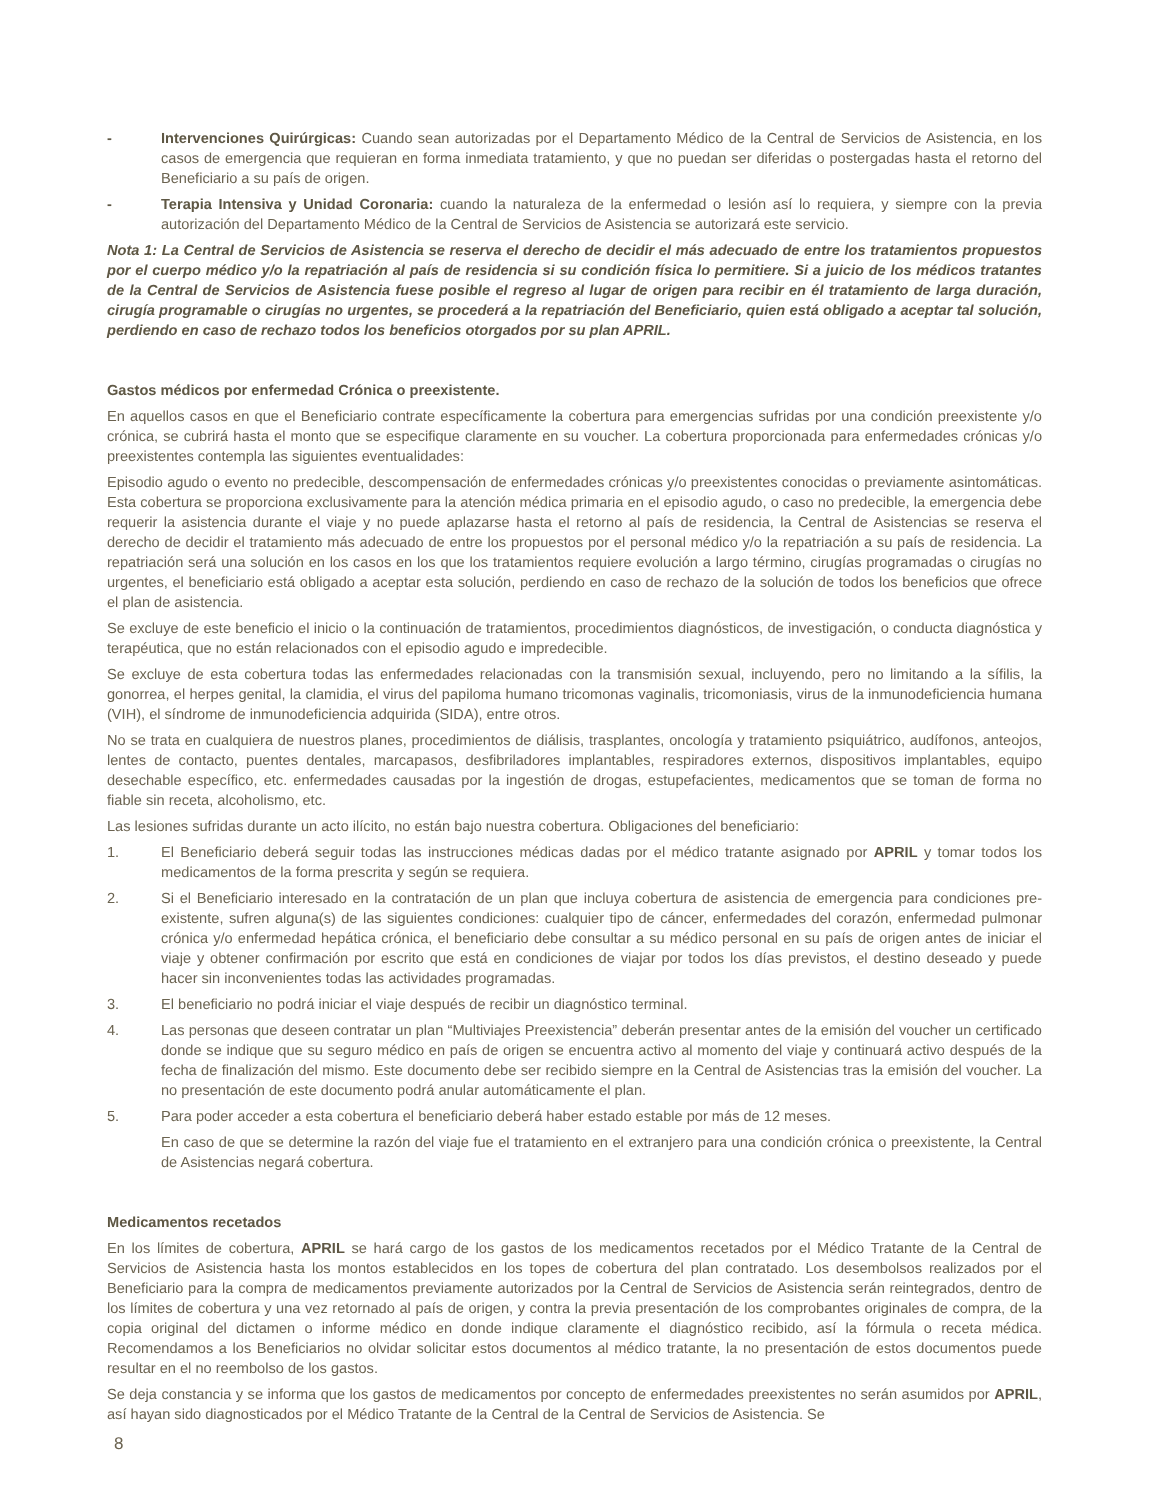- Intervenciones Quirúrgicas: Cuando sean autorizadas por el Departamento Médico de la Central de Servicios de Asistencia, en los casos de emergencia que requieran en forma inmediata tratamiento, y que no puedan ser diferidas o postergadas hasta el retorno del Beneficiario a su país de origen.
- Terapia Intensiva y Unidad Coronaria: cuando la naturaleza de la enfermedad o lesión así lo requiera, y siempre con la previa autorización del Departamento Médico de la Central de Servicios de Asistencia se autorizará este servicio.
Nota 1: La Central de Servicios de Asistencia se reserva el derecho de decidir el más adecuado de entre los tratamientos propuestos por el cuerpo médico y/o la repatriación al país de residencia si su condición física lo permitiere. Si a juicio de los médicos tratantes de la Central de Servicios de Asistencia fuese posible el regreso al lugar de origen para recibir en él tratamiento de larga duración, cirugía programable o cirugías no urgentes, se procederá a la repatriación del Beneficiario, quien está obligado a aceptar tal solución, perdiendo en caso de rechazo todos los beneficios otorgados por su plan APRIL.
Gastos médicos por enfermedad Crónica o preexistente.
En aquellos casos en que el Beneficiario contrate específicamente la cobertura para emergencias sufridas por una condición preexistente y/o crónica, se cubrirá hasta el monto que se especifique claramente en su voucher. La cobertura proporcionada para enfermedades crónicas y/o preexistentes contempla las siguientes eventualidades:
Episodio agudo o evento no predecible, descompensación de enfermedades crónicas y/o preexistentes conocidas o previamente asintomáticas. Esta cobertura se proporciona exclusivamente para la atención médica primaria en el episodio agudo, o caso no predecible, la emergencia debe requerir la asistencia durante el viaje y no puede aplazarse hasta el retorno al país de residencia, la Central de Asistencias se reserva el derecho de decidir el tratamiento más adecuado de entre los propuestos por el personal médico y/o la repatriación a su país de residencia. La repatriación será una solución en los casos en los que los tratamientos requiere evolución a largo término, cirugías programadas o cirugías no urgentes, el beneficiario está obligado a aceptar esta solución, perdiendo en caso de rechazo de la solución de todos los beneficios que ofrece el plan de asistencia.
Se excluye de este beneficio el inicio o la continuación de tratamientos, procedimientos diagnósticos, de investigación, o conducta diagnóstica y terapéutica, que no están relacionados con el episodio agudo e impredecible.
Se excluye de esta cobertura todas las enfermedades relacionadas con la transmisión sexual, incluyendo, pero no limitando a la sífilis, la gonorrea, el herpes genital, la clamidia, el virus del papiloma humano tricomonas vaginalis, tricomoniasis, virus de la inmunodeficiencia humana (VIH), el síndrome de inmunodeficiencia adquirida (SIDA), entre otros.
No se trata en cualquiera de nuestros planes, procedimientos de diálisis, trasplantes, oncología y tratamiento psiquiátrico, audífonos, anteojos, lentes de contacto, puentes dentales, marcapasos, desfibriladores implantables, respiradores externos, dispositivos implantables, equipo desechable específico, etc. enfermedades causadas por la ingestión de drogas, estupefacientes, medicamentos que se toman de forma no fiable sin receta, alcoholismo, etc.
Las lesiones sufridas durante un acto ilícito, no están bajo nuestra cobertura. Obligaciones del beneficiario:
1. El Beneficiario deberá seguir todas las instrucciones médicas dadas por el médico tratante asignado por APRIL y tomar todos los medicamentos de la forma prescrita y según se requiera.
2. Si el Beneficiario interesado en la contratación de un plan que incluya cobertura de asistencia de emergencia para condiciones pre-existente, sufren alguna(s) de las siguientes condiciones: cualquier tipo de cáncer, enfermedades del corazón, enfermedad pulmonar crónica y/o enfermedad hepática crónica, el beneficiario debe consultar a su médico personal en su país de origen antes de iniciar el viaje y obtener confirmación por escrito que está en condiciones de viajar por todos los días previstos, el destino deseado y puede hacer sin inconvenientes todas las actividades programadas.
3. El beneficiario no podrá iniciar el viaje después de recibir un diagnóstico terminal.
4. Las personas que deseen contratar un plan “Multiviajes Preexistencia” deberán presentar antes de la emisión del voucher un certificado donde se indique que su seguro médico en país de origen se encuentra activo al momento del viaje y continuará activo después de la fecha de finalización del mismo. Este documento debe ser recibido siempre en la Central de Asistencias tras la emisión del voucher. La no presentación de este documento podrá anular automáticamente el plan.
5. Para poder acceder a esta cobertura el beneficiario deberá haber estado estable por más de 12 meses.
En caso de que se determine la razón del viaje fue el tratamiento en el extranjero para una condición crónica o preexistente, la Central de Asistencias negará cobertura.
Medicamentos recetados
En los límites de cobertura, APRIL se hará cargo de los gastos de los medicamentos recetados por el Médico Tratante de la Central de Servicios de Asistencia hasta los montos establecidos en los topes de cobertura del plan contratado. Los desembolsos realizados por el Beneficiario para la compra de medicamentos previamente autorizados por la Central de Servicios de Asistencia serán reintegrados, dentro de los límites de cobertura y una vez retornado al país de origen, y contra la previa presentación de los comprobantes originales de compra, de la copia original del dictamen o informe médico en donde indique claramente el diagnóstico recibido, así la fórmula o receta médica. Recomendamos a los Beneficiarios no olvidar solicitar estos documentos al médico tratante, la no presentación de estos documentos puede resultar en el no reembolso de los gastos.
Se deja constancia y se informa que los gastos de medicamentos por concepto de enfermedades preexistentes no serán asumidos por APRIL, así hayan sido diagnosticados por el Médico Tratante de la Central de la Central de Servicios de Asistencia. Se
8